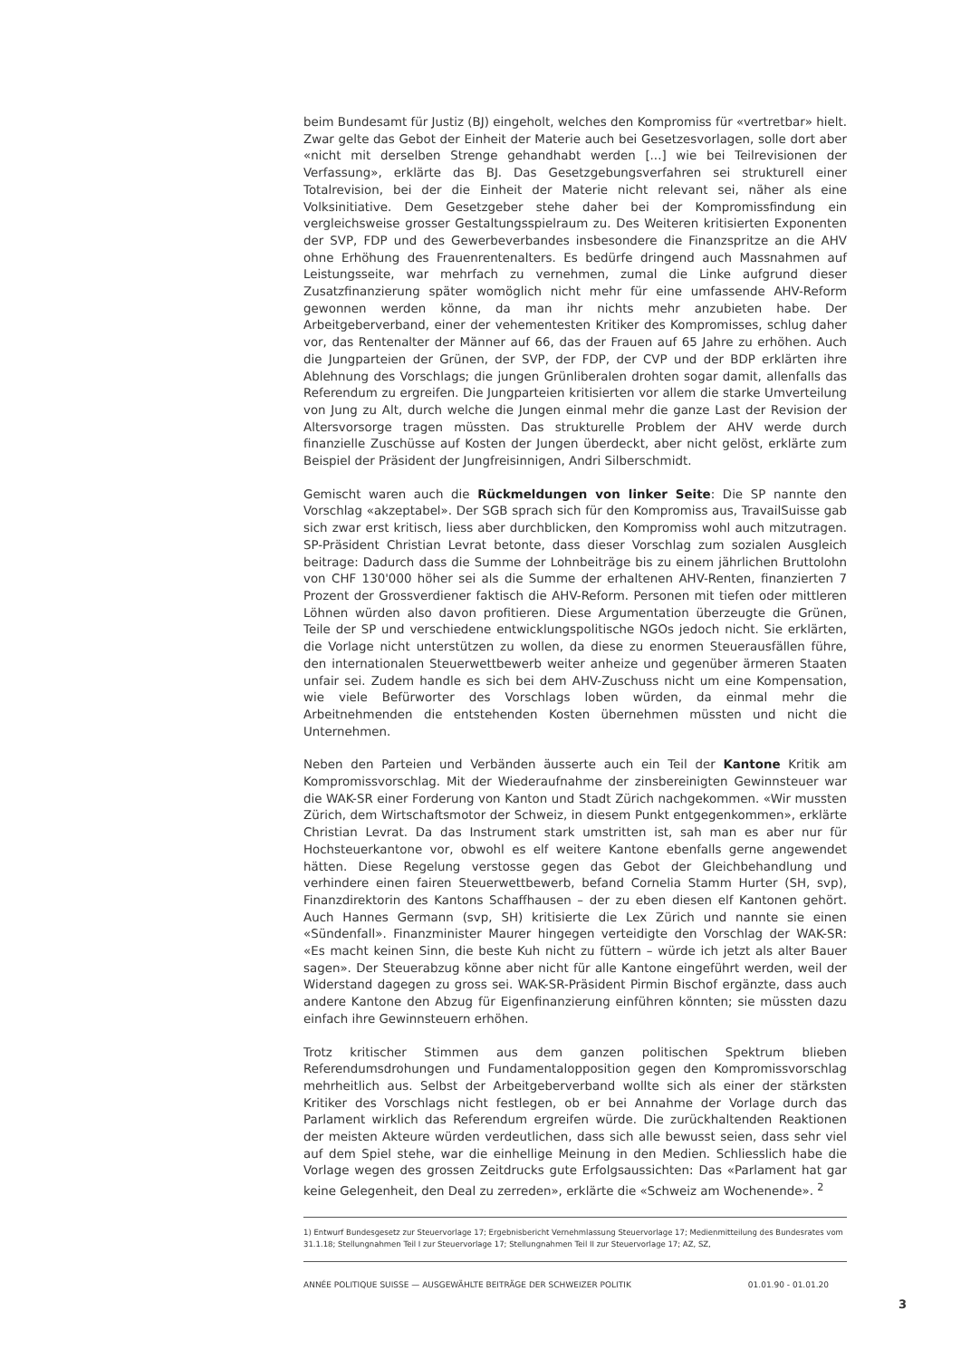beim Bundesamt für Justiz (BJ) eingeholt, welches den Kompromiss für «vertretbar» hielt. Zwar gelte das Gebot der Einheit der Materie auch bei Gesetzesvorlagen, solle dort aber «nicht mit derselben Strenge gehandhabt werden [...] wie bei Teilrevisionen der Verfassung», erklärte das BJ. Das Gesetzgebungsverfahren sei strukturell einer Totalrevision, bei der die Einheit der Materie nicht relevant sei, näher als eine Volksinitiative. Dem Gesetzgeber stehe daher bei der Kompromissfindung ein vergleichsweise grosser Gestaltungsspielraum zu. Des Weiteren kritisierten Exponenten der SVP, FDP und des Gewerbeverbandes insbesondere die Finanzspritze an die AHV ohne Erhöhung des Frauenrentenalters. Es bedürfe dringend auch Massnahmen auf Leistungsseite, war mehrfach zu vernehmen, zumal die Linke aufgrund dieser Zusatzfinanzierung später womöglich nicht mehr für eine umfassende AHV-Reform gewonnen werden könne, da man ihr nichts mehr anzubieten habe. Der Arbeitgeberverband, einer der vehementesten Kritiker des Kompromisses, schlug daher vor, das Rentenalter der Männer auf 66, das der Frauen auf 65 Jahre zu erhöhen. Auch die Jungparteien der Grünen, der SVP, der FDP, der CVP und der BDP erklärten ihre Ablehnung des Vorschlags; die jungen Grünliberalen drohten sogar damit, allenfalls das Referendum zu ergreifen. Die Jungparteien kritisierten vor allem die starke Umverteilung von Jung zu Alt, durch welche die Jungen einmal mehr die ganze Last der Revision der Altersvorsorge tragen müssten. Das strukturelle Problem der AHV werde durch finanzielle Zuschüsse auf Kosten der Jungen überdeckt, aber nicht gelöst, erklärte zum Beispiel der Präsident der Jungfreisinnigen, Andri Silberschmidt.
Gemischt waren auch die Rückmeldungen von linker Seite: Die SP nannte den Vorschlag «akzeptabel». Der SGB sprach sich für den Kompromiss aus, TravailSuisse gab sich zwar erst kritisch, liess aber durchblicken, den Kompromiss wohl auch mitzutragen. SP-Präsident Christian Levrat betonte, dass dieser Vorschlag zum sozialen Ausgleich beitrage: Dadurch dass die Summe der Lohnbeiträge bis zu einem jährlichen Bruttolohn von CHF 130'000 höher sei als die Summe der erhaltenen AHV-Renten, finanzierten 7 Prozent der Grossverdiener faktisch die AHV-Reform. Personen mit tiefen oder mittleren Löhnen würden also davon profitieren. Diese Argumentation überzeugte die Grünen, Teile der SP und verschiedene entwicklungspolitische NGOs jedoch nicht. Sie erklärten, die Vorlage nicht unterstützen zu wollen, da diese zu enormen Steuerausfällen führe, den internationalen Steuerwettbewerb weiter anheize und gegenüber ärmeren Staaten unfair sei. Zudem handle es sich bei dem AHV-Zuschuss nicht um eine Kompensation, wie viele Befürworter des Vorschlags loben würden, da einmal mehr die Arbeitnehmenden die entstehenden Kosten übernehmen müssten und nicht die Unternehmen.
Neben den Parteien und Verbänden äusserte auch ein Teil der Kantone Kritik am Kompromissvorschlag. Mit der Wiederaufnahme der zinsbereinigten Gewinnsteuer war die WAK-SR einer Forderung von Kanton und Stadt Zürich nachgekommen. «Wir mussten Zürich, dem Wirtschaftsmotor der Schweiz, in diesem Punkt entgegenkommen», erklärte Christian Levrat. Da das Instrument stark umstritten ist, sah man es aber nur für Hochsteuerkantone vor, obwohl es elf weitere Kantone ebenfalls gerne angewendet hätten. Diese Regelung verstosse gegen das Gebot der Gleichbehandlung und verhindere einen fairen Steuerwettbewerb, befand Cornelia Stamm Hurter (SH, svp), Finanzdirektorin des Kantons Schaffhausen – der zu eben diesen elf Kantonen gehört. Auch Hannes Germann (svp, SH) kritisierte die Lex Zürich und nannte sie einen «Sündenfall». Finanzminister Maurer hingegen verteidigte den Vorschlag der WAK-SR: «Es macht keinen Sinn, die beste Kuh nicht zu füttern – würde ich jetzt als alter Bauer sagen». Der Steuerabzug könne aber nicht für alle Kantone eingeführt werden, weil der Widerstand dagegen zu gross sei. WAK-SR-Präsident Pirmin Bischof ergänzte, dass auch andere Kantone den Abzug für Eigenfinanzierung einführen könnten; sie müssten dazu einfach ihre Gewinnsteuern erhöhen.
Trotz kritischer Stimmen aus dem ganzen politischen Spektrum blieben Referendumsdrohungen und Fundamentalopposition gegen den Kompromissvorschlag mehrheitlich aus. Selbst der Arbeitgeberverband wollte sich als einer der stärksten Kritiker des Vorschlags nicht festlegen, ob er bei Annahme der Vorlage durch das Parlament wirklich das Referendum ergreifen würde. Die zurückhaltenden Reaktionen der meisten Akteure würden verdeutlichen, dass sich alle bewusst seien, dass sehr viel auf dem Spiel stehe, war die einhellige Meinung in den Medien. Schliesslich habe die Vorlage wegen des grossen Zeitdrucks gute Erfolgsaussichten: Das «Parlament hat gar keine Gelegenheit, den Deal zu zerreden», erklärte die «Schweiz am Wochenende». <sup>2</sup>
1) Entwurf Bundesgesetz zur Steuervorlage 17; Ergebnisbericht Vernehmlassung Steuervorlage 17; Medienmitteilung des Bundesrates vom 31.1.18; Stellungnahmen Teil I zur Steuervorlage 17; Stellungnahmen Teil II zur Steuervorlage 17; AZ, SZ,
ANNÉE POLITIQUE SUISSE — AUSGEWÄHLTE BEITRÄGE DER SCHWEIZER POLITIK 01.01.90 - 01.01.20
3